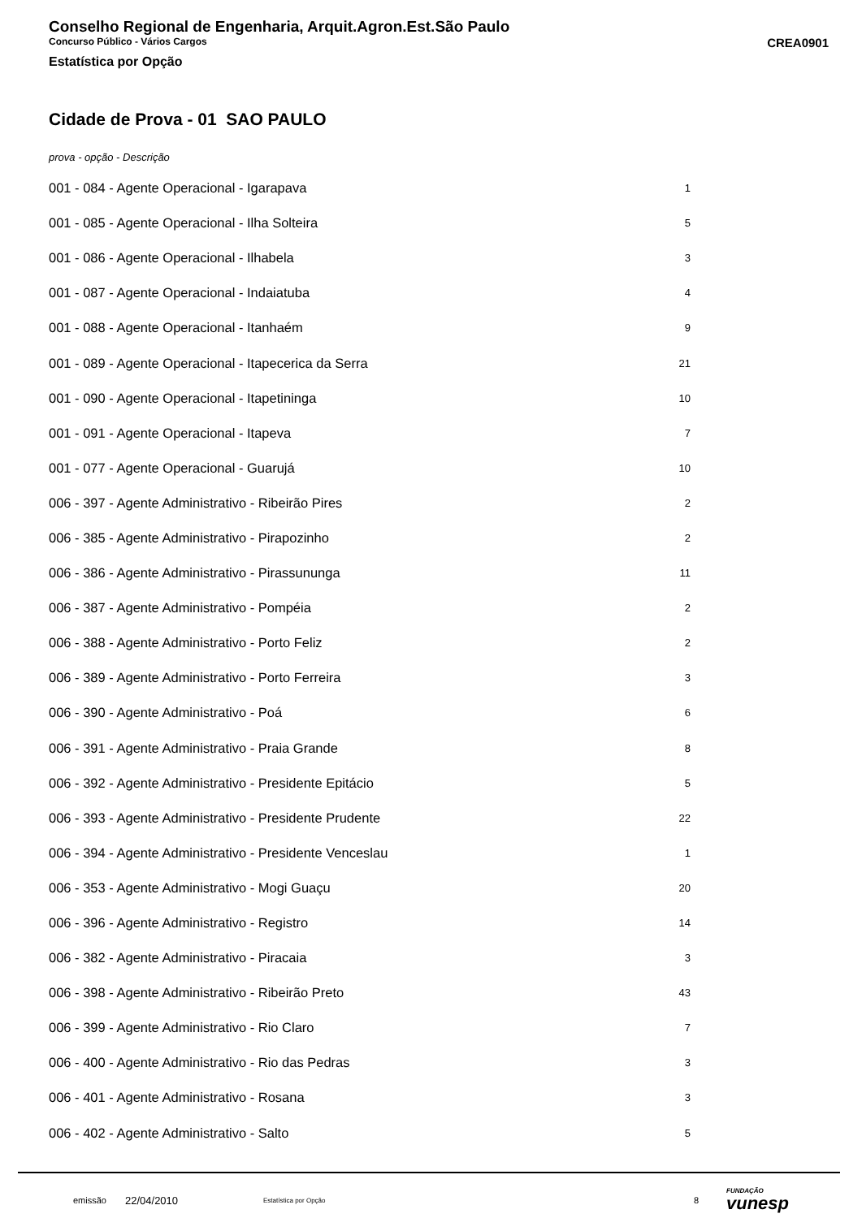Conselho Regional de Engenharia, Arquit.Agron.Est.São Paulo
Concurso Público - Vários Cargos CREA0901
Estatística por Opção
Cidade de Prova - 01 SAO PAULO
prova - opção - Descrição
| 001 - 084 - Agente Operacional - Igarapava | 1 |
| 001 - 085 - Agente Operacional - Ilha Solteira | 5 |
| 001 - 086 - Agente Operacional - Ilhabela | 3 |
| 001 - 087 - Agente Operacional - Indaiatuba | 4 |
| 001 - 088 - Agente Operacional - Itanhaém | 9 |
| 001 - 089 - Agente Operacional - Itapecerica da Serra | 21 |
| 001 - 090 - Agente Operacional - Itapetininga | 10 |
| 001 - 091 - Agente Operacional - Itapeva | 7 |
| 001 - 077 - Agente Operacional - Guarujá | 10 |
| 006 - 397 - Agente Administrativo - Ribeirão Pires | 2 |
| 006 - 385 - Agente Administrativo - Pirapozinho | 2 |
| 006 - 386 - Agente Administrativo - Pirassununga | 11 |
| 006 - 387 - Agente Administrativo - Pompéia | 2 |
| 006 - 388 - Agente Administrativo - Porto Feliz | 2 |
| 006 - 389 - Agente Administrativo - Porto Ferreira | 3 |
| 006 - 390 - Agente Administrativo - Poá | 6 |
| 006 - 391 - Agente Administrativo - Praia Grande | 8 |
| 006 - 392 - Agente Administrativo - Presidente Epitácio | 5 |
| 006 - 393 - Agente Administrativo - Presidente Prudente | 22 |
| 006 - 394 - Agente Administrativo - Presidente Venceslau | 1 |
| 006 - 353 - Agente Administrativo - Mogi Guaçu | 20 |
| 006 - 396 - Agente Administrativo - Registro | 14 |
| 006 - 382 - Agente Administrativo - Piracaia | 3 |
| 006 - 398 - Agente Administrativo - Ribeirão Preto | 43 |
| 006 - 399 - Agente Administrativo - Rio Claro | 7 |
| 006 - 400 - Agente Administrativo - Rio das Pedras | 3 |
| 006 - 401 - Agente Administrativo - Rosana | 3 |
| 006 - 402 - Agente Administrativo - Salto | 5 |
emissão 22/04/2010 Estatística por Opção 8 FUNDAÇÃO
vunesp